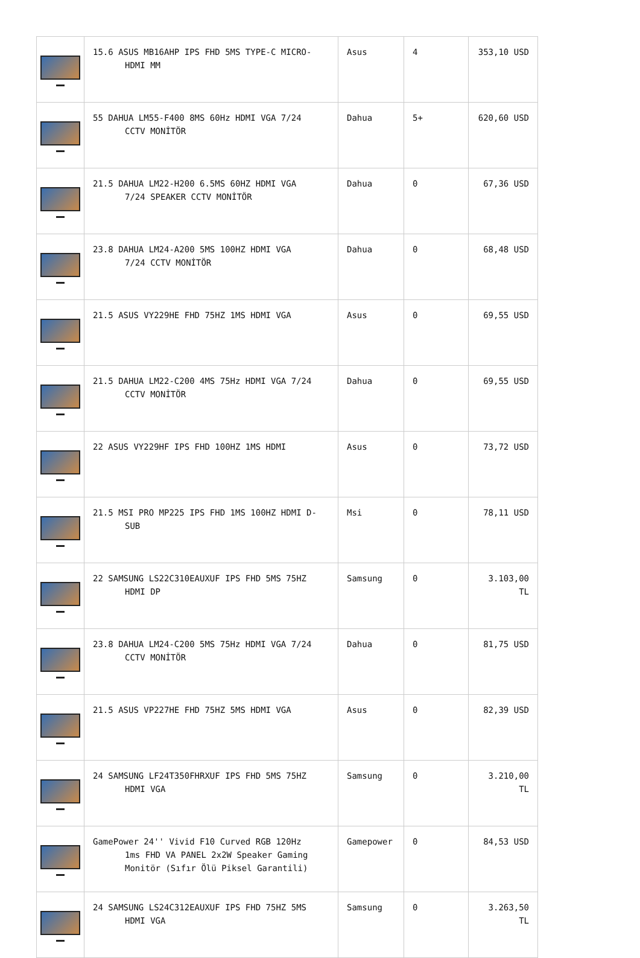| | 15.6 ASUS MB16AHP IPS FHD 5MS TYPE-C MICRO- HDMI MM | Asus | 4 | 353,10 USD |
| | 55 DAHUA LM55-F400 8MS 60Hz HDMI VGA 7/24 CCTV MONİTÖR | Dahua | 5+ | 620,60 USD |
| | 21.5 DAHUA LM22-H200 6.5MS 60HZ HDMI VGA 7/24 SPEAKER CCTV MONİTÖR | Dahua | 0 | 67,36 USD |
| | 23.8 DAHUA LM24-A200 5MS 100HZ HDMI VGA 7/24 CCTV MONİTÖR | Dahua | 0 | 68,48 USD |
| | 21.5 ASUS VY229HE FHD 75HZ 1MS HDMI VGA | Asus | 0 | 69,55 USD |
| | 21.5 DAHUA LM22-C200 4MS 75Hz HDMI VGA 7/24 CCTV MONİTÖR | Dahua | 0 | 69,55 USD |
| | 22 ASUS VY229HF IPS FHD 100HZ 1MS HDMI | Asus | 0 | 73,72 USD |
| | 21.5 MSI PRO MP225 IPS FHD 1MS 100HZ HDMI D- SUB | Msi | 0 | 78,11 USD |
| | 22 SAMSUNG LS22C310EAUXUF IPS FHD 5MS 75HZ HDMI DP | Samsung | 0 | 3.103,00 TL |
| | 23.8 DAHUA LM24-C200 5MS 75Hz HDMI VGA 7/24 CCTV MONİTÖR | Dahua | 0 | 81,75 USD |
| | 21.5 ASUS VP227HE FHD 75HZ 5MS HDMI VGA | Asus | 0 | 82,39 USD |
| | 24 SAMSUNG LF24T350FHRXUF IPS FHD 5MS 75HZ HDMI VGA | Samsung | 0 | 3.210,00 TL |
| | GamePower 24'' Vivid F10 Curved RGB 120Hz 1ms FHD VA PANEL 2x2W Speaker Gaming Monitör (Sıfır Ölü Piksel Garantili) | Gamepower | 0 | 84,53 USD |
| | 24 SAMSUNG LS24C312EAUXUF IPS FHD 75HZ 5MS HDMI VGA | Samsung | 0 | 3.263,50 TL |